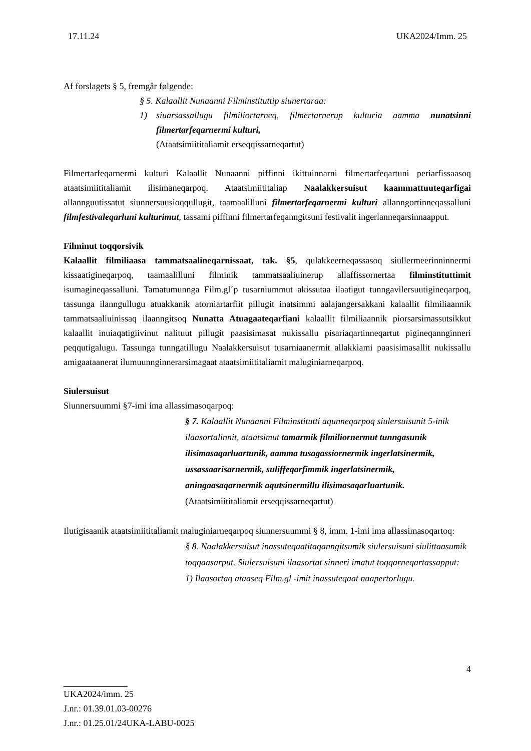17.11.24 UKA2024/Imm. 25
Af forslagets § 5, fremgår følgende:
§ 5. Kalaallit Nunaanni Filminstituttip siunertaraa:
1) siuarsassallugu filmiliortarneq, filmertarnerup kulturia aamma nunatsinni filmertarfeqarnermi kulturi,
(Ataatsimiititaliamit erseqqissarneqartut)
Filmertarfeqarnermi kulturi Kalaallit Nunaanni piffinni ikittuinnarni filmertarfeqartuni periarfissaasoq ataatsimiititaliamit ilisimaneqarpoq. Ataatsimiititaliap Naalakkersuisut kaammattuuteqarfigai allannguutissatut siunnersuusioqqullugit, taamaalilluni filmertarfeqarnermi kulturi allanngortinneqassalluni filmfestivaleqarluni kulturimut, tassami piffinni filmertarfeqanngitsuni festivalit ingerlanneqarsinnaapput.
Filminut toqqorsivik
Kalaallit filmiliaasa tammatsaalineqarnissaat, tak. §5, qulakkeerneqassasoq siullermeerinninnermi kissaatigineqarpoq, taamaalilluni filminik tammatsaaliuinerup allaffissornertaa filminstituttimit isumagineqassalluni. Tamatumunnga Film.gl´p tusarniummut akissutaa ilaatigut tunngavilersuutigineqarpoq, tassunga ilanngullugu atuakkanik atorniartarfiit pillugit inatsimmi aalajangersakkani kalaallit filmiliaannik tammatsaaliuinissaq ilaanngitsoq Nunatta Atuagaateqarfiani kalaallit filmiliaannik piorsarsimassutsikkut kalaallit inuiaqatigiivinut nalituut pillugit paasisimasat nukissallu pisariaqartinneqartut pigineqannginneri peqqutigalugu. Tassunga tunngatillugu Naalakkersuisut tusarniaanermit allakkiami paasisimasallit nukissallu amigaataanerat ilumuunnginnerarsimagaat ataatsimiititaliamit maluginiarneqarpoq.
Siulersuisut
Siunnersuummi §7-imi ima allassimasoqarpoq:
§ 7. Kalaallit Nunaanni Filminstitutti aqunneqarpoq siulersuisunit 5-inik ilaasortalinnit, ataatsimut tamarmik filmiliornermut tunngasunik ilisimasaqarluartunik, aamma tusagassiornermik ingerlatsinermik, ussassaarisarnermik, suliffeqarfimmik ingerlatsinermik, aningaasaqarnermik aqutsinermillu ilisimasaqarluartunik.
(Ataatsimiititaliamit erseqqissarneqartut)
Ilutigisaanik ataatsimiititaliamit maluginiarneqarpoq siunnersuummi § 8, imm. 1-imi ima allassimasoqartoq:
§ 8. Naalakkersuisut inassuteqaatitaqanngitsumik siulersuisuni siulittaasumik toqqaasarput. Siulersuisuni ilaasortat sinneri imatut toqqarneqartassapput:
1) Ilaasortaq ataaseq Film.gl -imit inassuteqaat naapertorlugu.
4
UKA2024/imm. 25
J.nr.: 01.39.01.03-00276
J.nr.: 01.25.01/24UKA-LABU-0025